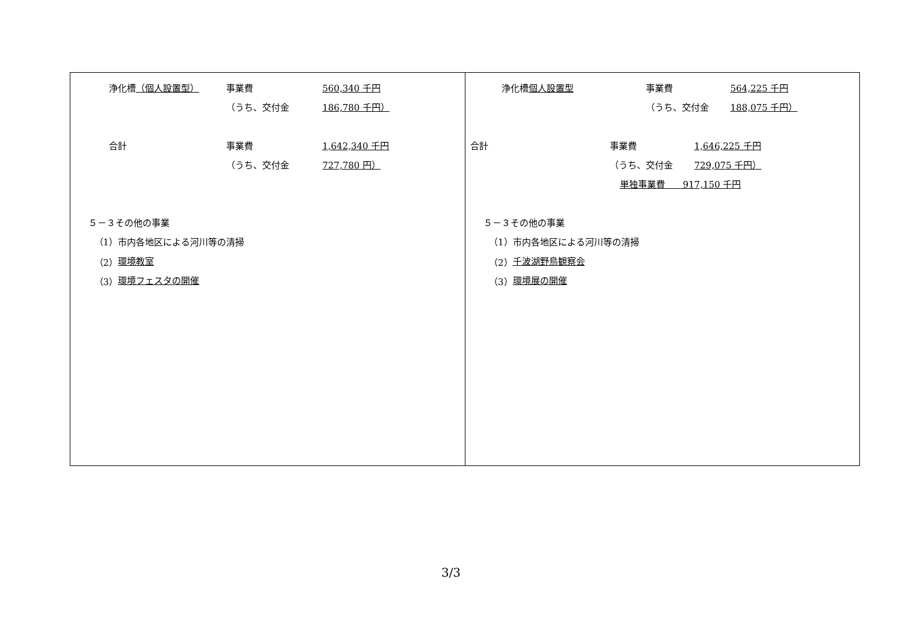| 浄化槽 （個人設置型） 事業費 560,340 千円 （うち、交付金 186,780 千円） 合計 事業費 1,642,340 千円 （うち、交付金 727,780 円） ５－３その他の事業 （1）市内各地区による河川等の清掃 （2） 環境教室 （3） 環境フェスタの開催 | 浄化槽 個人設置型 事業費 564,225 千円 （うち、交付金 188,075 千円） 合計 事業費 1,646,225 千円 （うち、交付金 729,075 千円） 単独事業費 917,150 千円 ５－３その他の事業 （1）市内各地区による河川等の清掃 （2） 千波湖野鳥観察会 （3） 環境展の開催 |
3/3